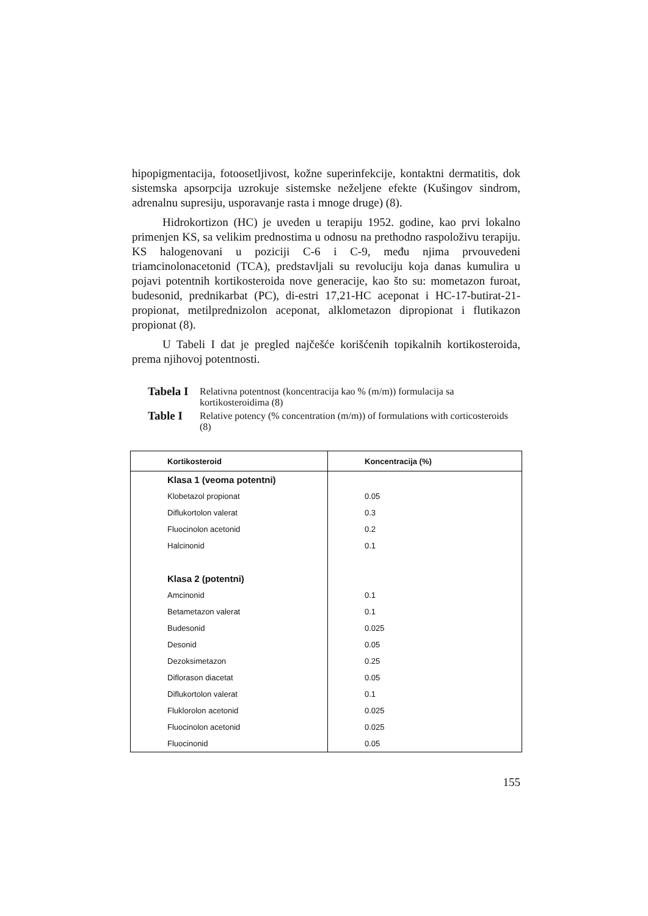hipopigmentacija, fotoosetljivost, kožne superinfekcije, kontaktni dermatitis, dok sistemska apsorpcija uzrokuje sistemske neželjene efekte (Kušingov sindrom, adrenalnu supresiju, usporavanje rasta i mnoge druge) (8).
Hidrokortizon (HC) je uveden u terapiju 1952. godine, kao prvi lokalno primenjen KS, sa velikim prednostima u odnosu na prethodno raspoloživu terapiju. KS halogenovani u poziciji C-6 i C-9, među njima prvouvedeni triamcinolonacetonid (TCA), predstavljali su revoluciju koja danas kumulira u pojavi potentnih kortikosteroida nove generacije, kao što su: mometazon furoat, budesonid, prednikarbat (PC), di-estri 17,21-HC aceponat i HC-17-butirat-21-propionat, metilprednizolon aceponat, alklometazon dipropionat i flutikazon propionat (8).
U Tabeli I dat je pregled najčešće korišćenih topikalnih kortikosteroida, prema njihovoj potentnosti.
Tabela I
Relativna potentnost (koncentracija kao % (m/m)) formulacija sa kortikosteroidima (8)
Table I
Relative potency (% concentration (m/m)) of formulations with corticosteroids (8)
| Kortikosteroid | Koncentracija (%) |
| --- | --- |
| Klasa 1 (veoma potentni) | |
| Klobetazol propionat | 0.05 |
| Diflukortolon valerat | 0.3 |
| Fluocinolon acetonid | 0.2 |
| Halcinonid | 0.1 |
| Klasa 2 (potentni) | |
| Amcinonid | 0.1 |
| Betametazon valerat | 0.1 |
| Budesonid | 0.025 |
| Desonid | 0.05 |
| Dezoksimetazon | 0.25 |
| Diflorason diacetat | 0.05 |
| Diflukortolon valerat | 0.1 |
| Fluklorolon acetonid | 0.025 |
| Fluocinolon acetonid | 0.025 |
| Fluocinonid | 0.05 |
155